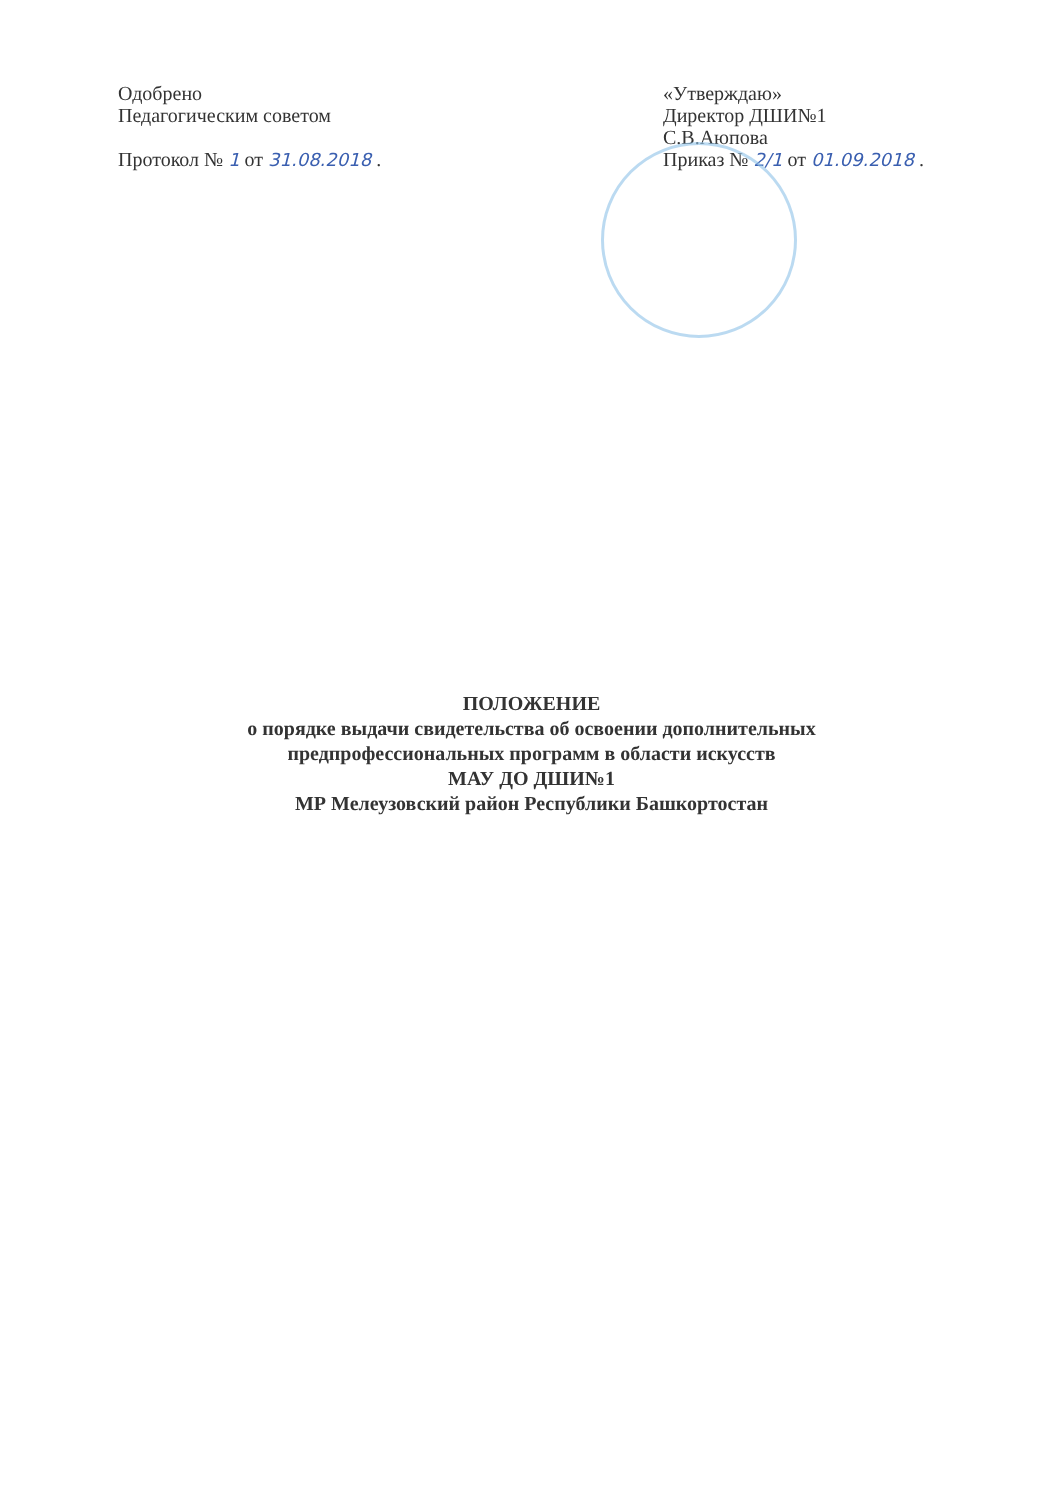Одобрено
Педагогическим советом
Протокол № 1 от 31.08.2018 .
«Утверждаю»
Директор ДШИ№1
С.В.Аюпова
Приказ № 2/1 от 01.09.2018 .
ПОЛОЖЕНИЕ
о порядке выдачи свидетельства об освоении дополнительных
предпрофессиональных программ в области искусств
МАУ ДО ДШИ№1
МР Мелеузовский район Республики Башкортостан